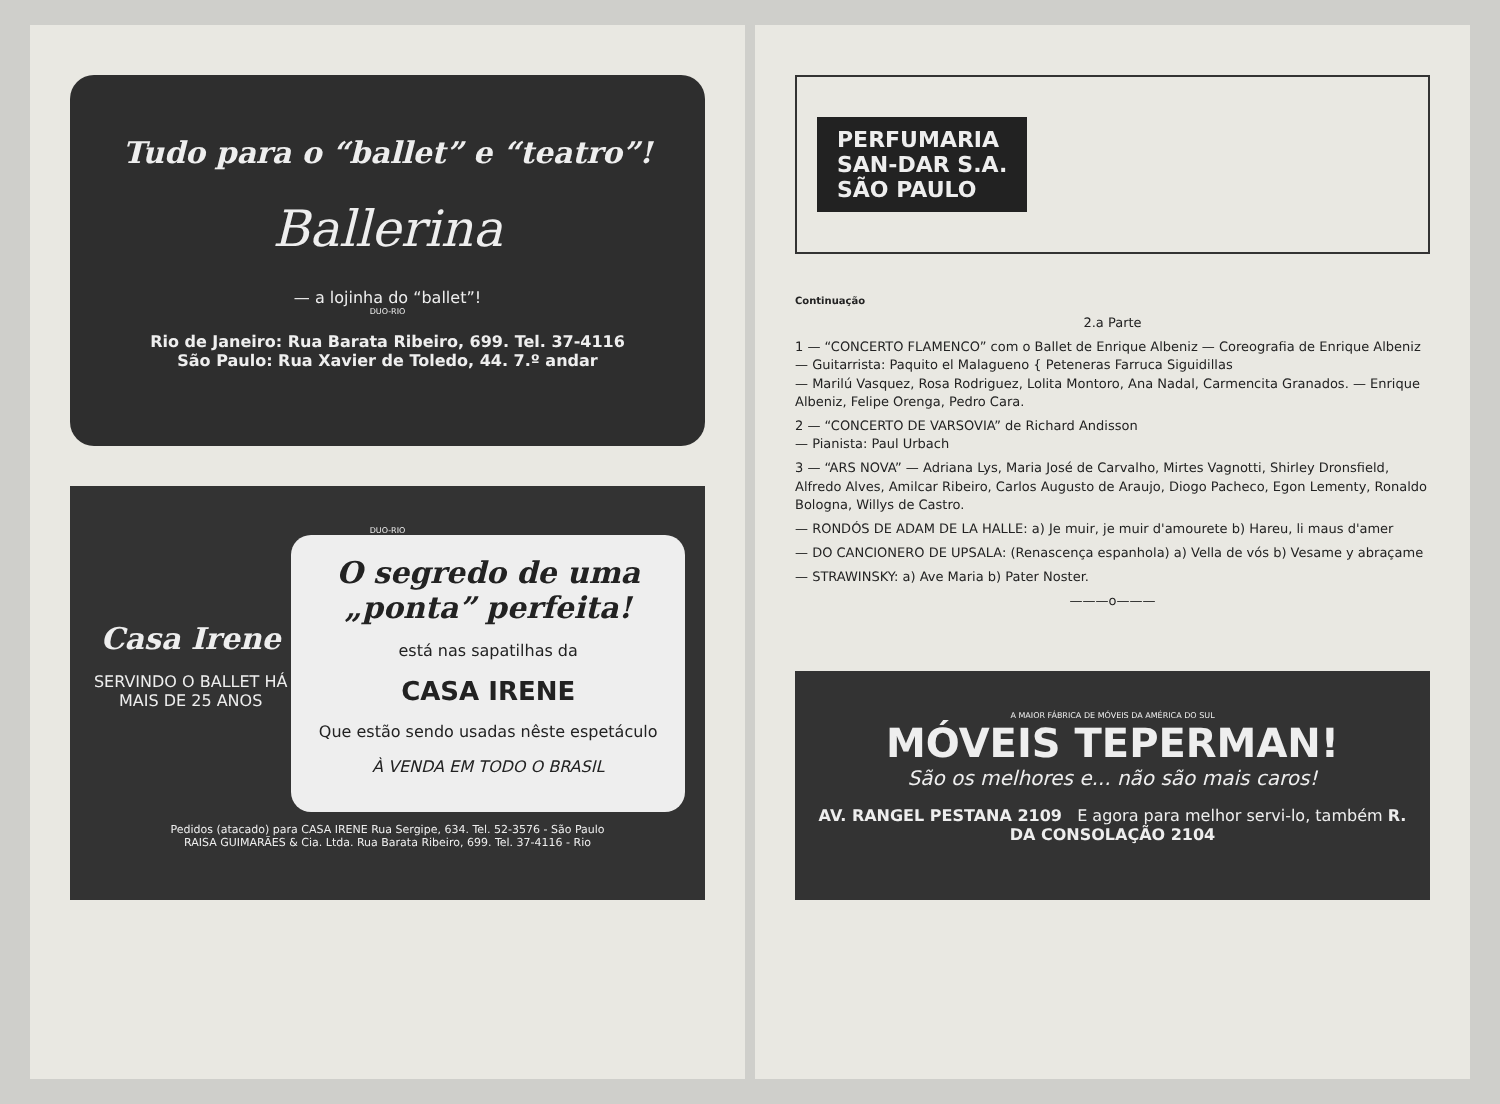Tudo para o “ballet” e “teatro”!
Ballerina
— a lojinha do “ballet”!
DUO-RIO
Rio de Janeiro: Rua Barata Ribeiro, 699. Tel. 37-4116
São Paulo: Rua Xavier de Toledo, 44. 7.º andar
DUO-RIO
Casa Irene
SERVINDO O BALLET HÁ MAIS DE 25 ANOS
O segredo de uma „ponta” perfeita!
está nas sapatilhas da
CASA IRENE
Que estão sendo usadas nêste espetáculo
À VENDA EM TODO O BRASIL
Pedidos (atacado) para CASA IRENE Rua Sergipe, 634. Tel. 52-3576 - São Paulo
RAISA GUIMARÃES & Cia. Ltda. Rua Barata Ribeiro, 699. Tel. 37-4116 - Rio
PERFUMARIA
SAN-DAR S.A.
SÃO PAULO
Continuação
2.a Parte
1 — “CONCERTO FLAMENCO” com o Ballet de Enrique Albeniz — Coreografia de Enrique Albeniz — Guitarrista: Paquito el Malagueno { Peteneras Farruca Siguidillas
— Marilú Vasquez, Rosa Rodriguez, Lolita Montoro, Ana Nadal, Carmencita Granados. — Enrique Albeniz, Felipe Orenga, Pedro Cara.
2 — “CONCERTO DE VARSOVIA” de Richard Andisson
— Pianista: Paul Urbach
3 — “ARS NOVA” — Adriana Lys, Maria José de Carvalho, Mirtes Vagnotti, Shirley Dronsfield, Alfredo Alves, Amilcar Ribeiro, Carlos Augusto de Araujo, Diogo Pacheco, Egon Lementy, Ronaldo Bologna, Willys de Castro.
— RONDÓS DE ADAM DE LA HALLE: a) Je muir, je muir d'amourete b) Hareu, li maus d'amer
— DO CANCIONERO DE UPSALA: (Renascença espanhola) a) Vella de vós b) Vesame y abraçame
— STRAWINSKY: a) Ave Maria b) Pater Noster.
———o———
A MAIOR FÁBRICA DE MÓVEIS DA AMÉRICA DO SUL
MÓVEIS TEPERMAN!
São os melhores e... não são mais caros!
AV. RANGEL PESTANA 2109 E agora para melhor servi-lo, também R. DA CONSOLAÇÃO 2104